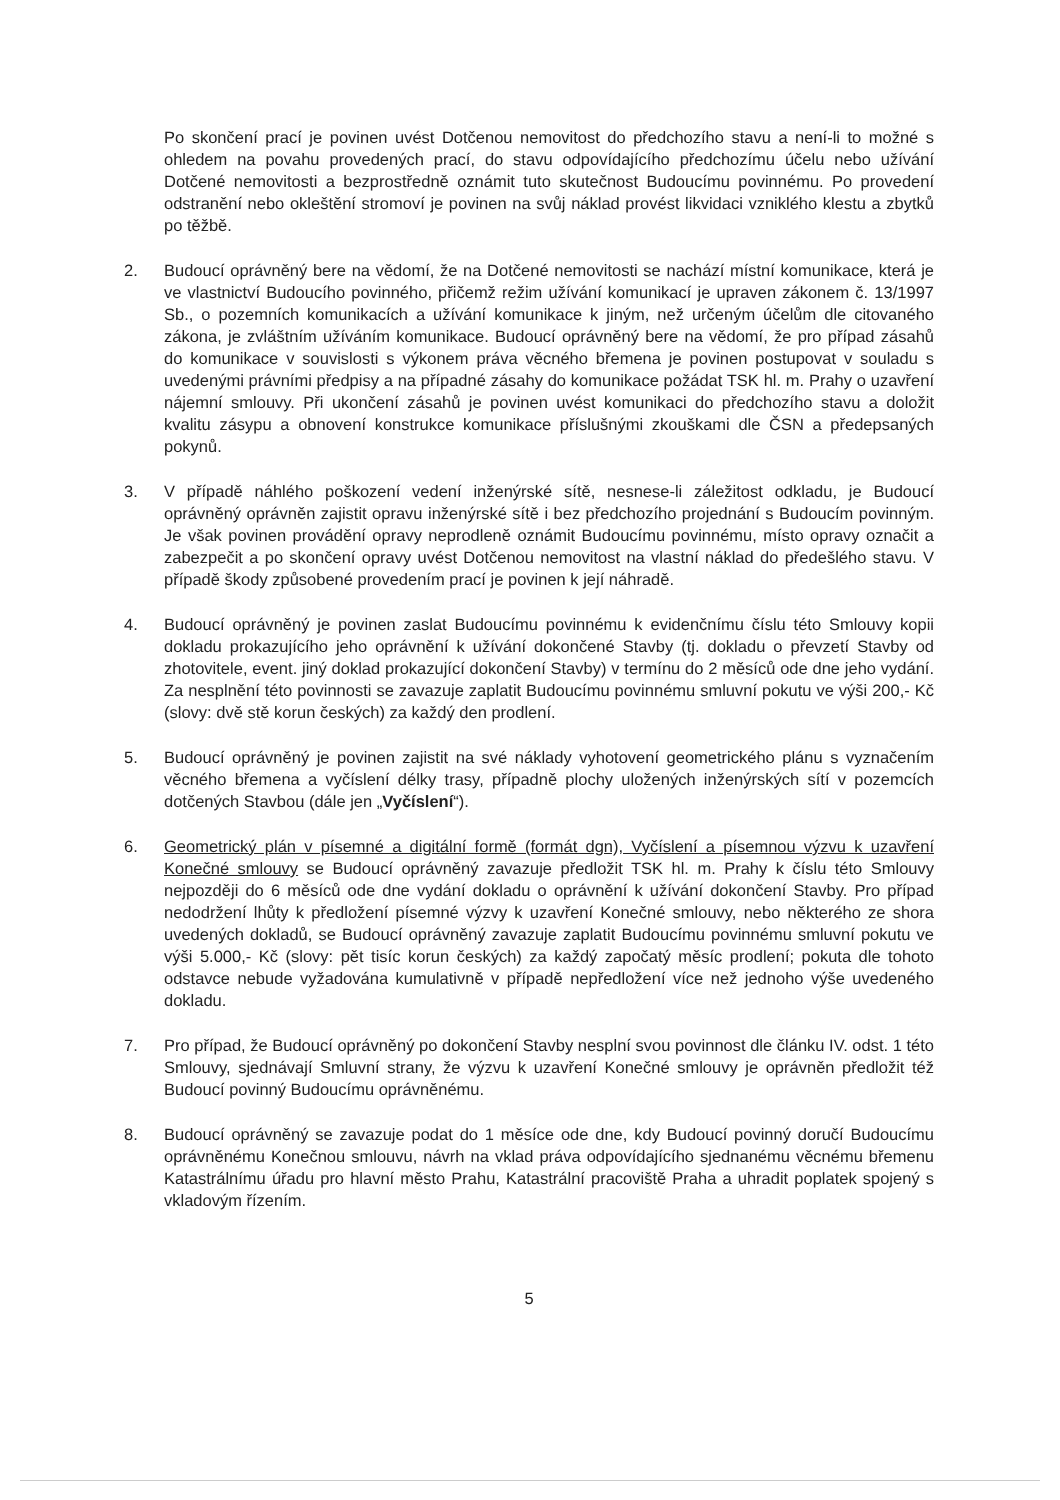Po skončení prací je povinen uvést Dotčenou nemovitost do předchozího stavu a není-li to možné s ohledem na povahu provedených prací, do stavu odpovídajícího předchozímu účelu nebo užívání Dotčené nemovitosti a bezprostředně oznámit tuto skutečnost Budoucímu povinnému. Po provedení odstranění nebo okleštění stromoví je povinen na svůj náklad provést likvidaci vzniklého klestu a zbytků po těžbě.
2. Budoucí oprávněný bere na vědomí, že na Dotčené nemovitosti se nachází místní komunikace, která je ve vlastnictví Budoucího povinného, přičemž režim užívání komunikací je upraven zákonem č. 13/1997 Sb., o pozemních komunikacích a užívání komunikace k jiným, než určeným účelům dle citovaného zákona, je zvláštním užíváním komunikace. Budoucí oprávněný bere na vědomí, že pro případ zásahů do komunikace v souvislosti s výkonem práva věcného břemena je povinen postupovat v souladu s uvedenými právními předpisy a na případné zásahy do komunikace požádat TSK hl. m. Prahy o uzavření nájemní smlouvy. Při ukončení zásahů je povinen uvést komunikaci do předchozího stavu a doložit kvalitu zásypu a obnovení konstrukce komunikace příslušnými zkouškami dle ČSN a předepsaných pokynů.
3. V případě náhlého poškození vedení inženýrské sítě, nesnese-li záležitost odkladu, je Budoucí oprávněný oprávněn zajistit opravu inženýrské sítě i bez předchozího projednání s Budoucím povinným. Je však povinen provádění opravy neprodleně oznámit Budoucímu povinnému, místo opravy označit a zabezpečit a po skončení opravy uvést Dotčenou nemovitost na vlastní náklad do předešlého stavu. V případě škody způsobené provedením prací je povinen k její náhradě.
4. Budoucí oprávněný je povinen zaslat Budoucímu povinnému k evidenčnímu číslu této Smlouvy kopii dokladu prokazujícího jeho oprávnění k užívání dokončené Stavby (tj. dokladu o převzetí Stavby od zhotovitele, event. jiný doklad prokazující dokončení Stavby) v termínu do 2 měsíců ode dne jeho vydání. Za nesplnění této povinnosti se zavazuje zaplatit Budoucímu povinnému smluvní pokutu ve výši 200,- Kč (slovy: dvě stě korun českých) za každý den prodlení.
5. Budoucí oprávněný je povinen zajistit na své náklady vyhotovení geometrického plánu s vyznačením věcného břemena a vyčíslení délky trasy, případně plochy uložených inženýrských sítí v pozemcích dotčených Stavbou (dále jen „Vyčíslení“).
6. Geometrický plán v písemné a digitální formě (formát dgn), Vyčíslení a písemnou výzvu k uzavření Konečné smlouvy se Budoucí oprávněný zavazuje předložit TSK hl. m. Prahy k číslu této Smlouvy nejpozději do 6 měsíců ode dne vydání dokladu o oprávnění k užívání dokončení Stavby. Pro případ nedodržení lhůty k předložení písemné výzvy k uzavření Konečné smlouvy, nebo některého ze shora uvedených dokladů, se Budoucí oprávněný zavazuje zaplatit Budoucímu povinnému smluvní pokutu ve výši 5.000,- Kč (slovy: pět tisíc korun českých) za každý započatý měsíc prodlení; pokuta dle tohoto odstavce nebude vyžadována kumulativně v případě nepředložení více než jednoho výše uvedeného dokladu.
7. Pro případ, že Budoucí oprávněný po dokončení Stavby nesplní svou povinnost dle článku IV. odst. 1 této Smlouvy, sjednávají Smluvní strany, že výzvu k uzavření Konečné smlouvy je oprávněn předložit též Budoucí povinný Budoucímu oprávněnému.
8. Budoucí oprávněný se zavazuje podat do 1 měsíce ode dne, kdy Budoucí povinný doručí Budoucímu oprávněnému Konečnou smlouvu, návrh na vklad práva odpovídajícího sjednanému věcnému břemenu Katastrálnímu úřadu pro hlavní město Prahu, Katastrální pracoviště Praha a uhradit poplatek spojený s vkladovým řízením.
5